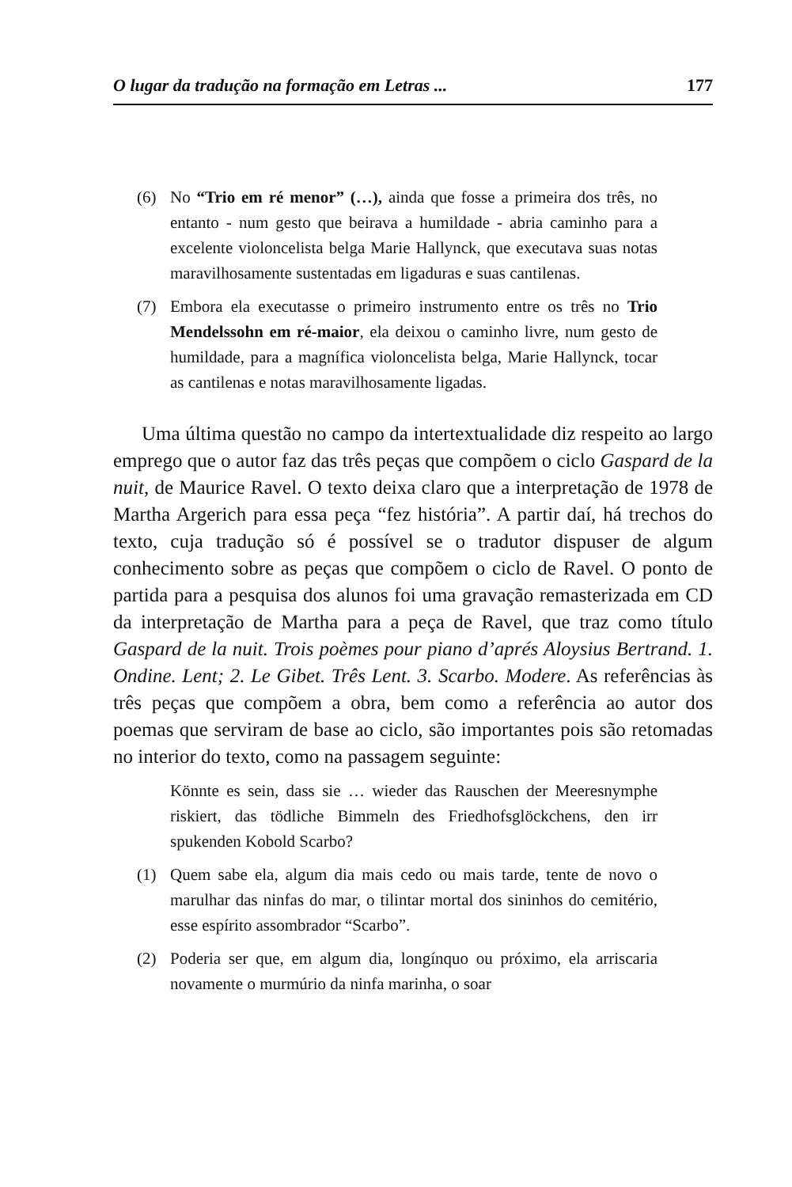O lugar da tradução na formação em Letras ... 177
(6) No “Trio em ré menor” (…), ainda que fosse a primeira dos três, no entanto - num gesto que beirava a humildade - abria caminho para a excelente violoncelista belga Marie Hallynck, que executava suas notas maravilhosamente sustentadas em ligaduras e suas cantilenas.
(7) Embora ela executasse o primeiro instrumento entre os três no Trio Mendelssohn em ré-maior, ela deixou o caminho livre, num gesto de humildade, para a magnífica violoncelista belga, Marie Hallynck, tocar as cantilenas e notas maravilhosamente ligadas.
Uma última questão no campo da intertextualidade diz respeito ao largo emprego que o autor faz das três peças que compõem o ciclo Gaspard de la nuit, de Maurice Ravel. O texto deixa claro que a interpretação de 1978 de Martha Argerich para essa peça “fez história”. A partir daí, há trechos do texto, cuja tradução só é possível se o tradutor dispuser de algum conhecimento sobre as peças que compõem o ciclo de Ravel. O ponto de partida para a pesquisa dos alunos foi uma gravação remasterizada em CD da interpretação de Martha para a peça de Ravel, que traz como título Gaspard de la nuit. Trois poèmes pour piano d’aprés Aloysius Bertrand. 1. Ondine. Lent; 2. Le Gibet. Três Lent. 3. Scarbo. Modere. As referências às três peças que compõem a obra, bem como a referência ao autor dos poemas que serviram de base ao ciclo, são importantes pois são retomadas no interior do texto, como na passagem seguinte:
Könnte es sein, dass sie … wieder das Rauschen der Meeresnymphe riskiert, das tödliche Bimmeln des Friedhofsglöckchens, den irr spukenden Kobold Scarbo?
(1) Quem sabe ela, algum dia mais cedo ou mais tarde, tente de novo o marulhar das ninfas do mar, o tilintar mortal dos sininhos do cemitério, esse espírito assombrador “Scarbo”.
(2) Poderia ser que, em algum dia, longínquo ou próximo, ela arriscaria novamente o murmúrio da ninfa marinha, o soar